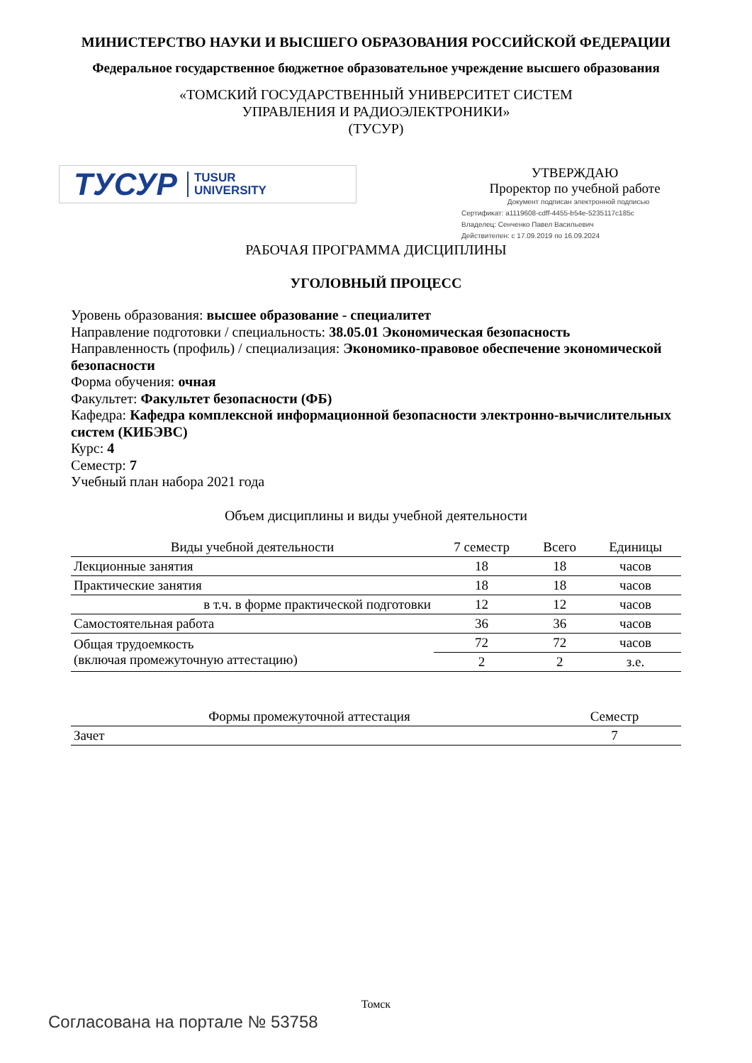МИНИСТЕРСТВО НАУКИ И ВЫСШЕГО ОБРАЗОВАНИЯ РОССИЙСКОЙ ФЕДЕРАЦИИ
Федеральное государственное бюджетное образовательное учреждение высшего образования
«ТОМСКИЙ ГОСУДАРСТВЕННЫЙ УНИВЕРСИТЕТ СИСТЕМ
УПРАВЛЕНИЯ И РАДИОЭЛЕКТРОНИКИ»
(ТУСУР)
ТУСУР TUSUR
UNIVERSITY
УТВЕРЖДАЮ
Проректор по учебной работе
Документ подписан электронной подписью
Сертификат: a1119608-cdff-4455-b54e-5235117c185c
Владелец: Сенченко Павел Васильевич
Действителен: с 17.09.2019 по 16.09.2024
РАБОЧАЯ ПРОГРАММА ДИСЦИПЛИНЫ
УГОЛОВНЫЙ ПРОЦЕСС
Уровень образования: высшее образование - специалитет
Направление подготовки / специальность: 38.05.01 Экономическая безопасность
Направленность (профиль) / специализация: Экономико-правовое обеспечение экономической безопасности
Форма обучения: очная
Факультет: Факультет безопасности (ФБ)
Кафедра: Кафедра комплексной информационной безопасности электронно-вычислительных систем (КИБЭВС)
Курс: 4
Семестр: 7
Учебный план набора 2021 года
Объем дисциплины и виды учебной деятельности
| Виды учебной деятельности | 7 семестр | Всего | Единицы |
| Лекционные занятия | 18 | 18 | часов |
| Практические занятия | 18 | 18 | часов |
| в т.ч. в форме практической подготовки | 12 | 12 | часов |
| Самостоятельная работа | 36 | 36 | часов |
| Общая трудоемкость (включая промежуточную аттестацию) | 72 | 72 | часов |
| | 2 | 2 | з.е. |
| Формы промежуточной аттестация | Семестр |
| Зачет | 7 |
Томск
Согласована на портале № 53758